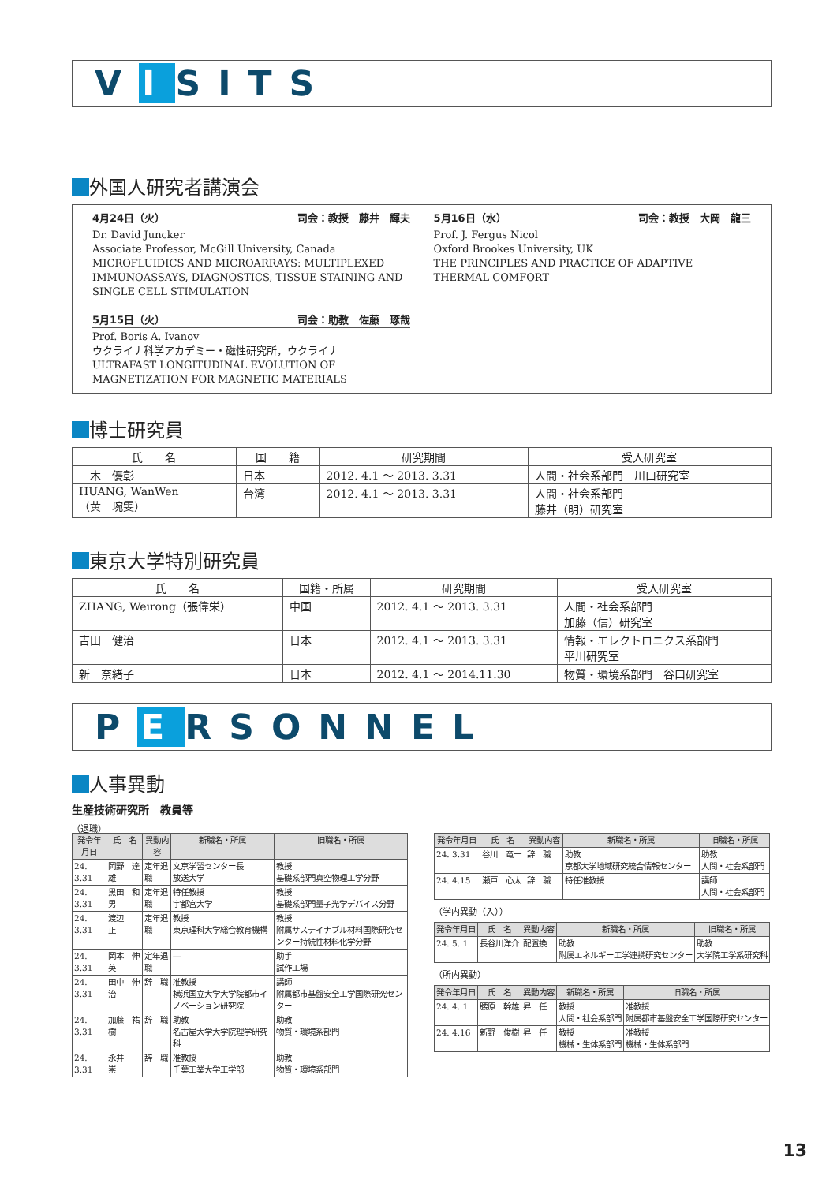V I SITS
外国人研究者講演会
4月24日（火） 司会：教授　藤井　輝夫
Dr. David Juncker
Associate Professor, McGill University, Canada
MICROFLUIDICS AND MICROARRAYS: MULTIPLEXED IMMUNOASSAYS, DIAGNOSTICS, TISSUE STAINING AND SINGLE CELL STIMULATION
5月15日（火） 司会：助教　佐藤　琢哉
Prof. Boris A. Ivanov
ウクライナ科学アカデミー・磁性研究所，ウクライナ
ULTRAFAST LONGITUDINAL EVOLUTION OF MAGNETIZATION FOR MAGNETIC MATERIALS
5月16日（水） 司会：教授　大岡　龍三
Prof. J. Fergus Nicol
Oxford Brookes University, UK
THE PRINCIPLES AND PRACTICE OF ADAPTIVE THERMAL COMFORT
博士研究員
| 氏 名 | 国 籍 | 研究期間 | 受入研究室 |
| --- | --- | --- | --- |
| 三木 優彰 | 日本 | 2012. 4.1 ～ 2013. 3.31 | 人間・社会系部門 川口研究室 |
| HUANG, WanWen （黄 琬雯） | 台湾 | 2012. 4.1 ～ 2013. 3.31 | 人間・社会系部門 藤井（明）研究室 |
東京大学特別研究員
| 氏 名 | 国籍・所属 | 研究期間 | 受入研究室 |
| --- | --- | --- | --- |
| ZHANG, Weirong（張偉栄） | 中国 | 2012. 4.1 ～ 2013. 3.31 | 人間・社会系部門 加藤（信）研究室 |
| 吉田 健治 | 日本 | 2012. 4.1 ～ 2013. 3.31 | 情報・エレクトロニクス系部門 平川研究室 |
| 新 奈緒子 | 日本 | 2012. 4.1 ～ 2014.11.30 | 物質・環境系部門 谷口研究室 |
P E RSONNEL
人事異動
生産技術研究所　教員等
（退職）
| 発令年月日 | 氏 名 | 異動内容 | 新職名・所属 | 旧職名・所属 |
| --- | --- | --- | --- | --- |
| 24. 3.31 | 岡野 達雄 | 定年退職 | 文京学習センター長 放送大学 | 教授 基礎系部門真空物理工学分野 |
| 24. 3.31 | 黒田 和男 | 定年退職 | 特任教授 宇都宮大学 | 教授 基礎系部門量子光学デバイス分野 |
| 24. 3.31 | 渡辺 正 | 定年退職 | 教授 東京理科大学総合教育機構 | 教授 附属サステイナブル材料国際研究センター持続性材料化学分野 |
| 24. 3.31 | 岡本 伸英 | 定年退職 | ― | 助手 試作工場 |
| 24. 3.31 | 田中 伸治 | 辞 職 | 准教授 横浜国立大学大学院都市イノベーション研究院 | 講師 附属都市基盤安全工学国際研究センター |
| 24. 3.31 | 加藤 祐樹 | 辞 職 | 助教 名古屋大学大学院理学研究科 | 助教 物質・環境系部門 |
| 24. 3.31 | 永井 崇 | 辞 職 | 准教授 千葉工業大学工学部 | 助教 物質・環境系部門 |
| 発令年月日 | 氏 名 | 異動内容 | 新職名・所属 | 旧職名・所属 |
| --- | --- | --- | --- | --- |
| 24. 3.31 | 谷川 竜一 | 辞 職 | 助教 京都大学地域研究統合情報センター | 助教 人間・社会系部門 |
| 24. 4.15 | 瀬戸 心太 | 辞 職 | 特任准教授 | 講師 人間・社会系部門 |
（学内異動（入））
| 発令年月日 | 氏 名 | 異動内容 | 新職名・所属 | 旧職名・所属 |
| --- | --- | --- | --- | --- |
| 24. 5. 1 | 長谷川洋介 | 配置換 | 助教 附属エネルギー工学連携研究センター | 助教 大学院工学系研究科 |
（所内異動）
| 発令年月日 | 氏 名 | 異動内容 | 新職名・所属 | 旧職名・所属 |
| --- | --- | --- | --- | --- |
| 24. 4. 1 | 腰原 幹雄 | 昇 任 | 教授 人間・社会系部門 | 准教授 附属都市基盤安全工学国際研究センター |
| 24. 4.16 | 新野 俊樹 | 昇 任 | 教授 機械・生体系部門 | 准教授 機械・生体系部門 |
13